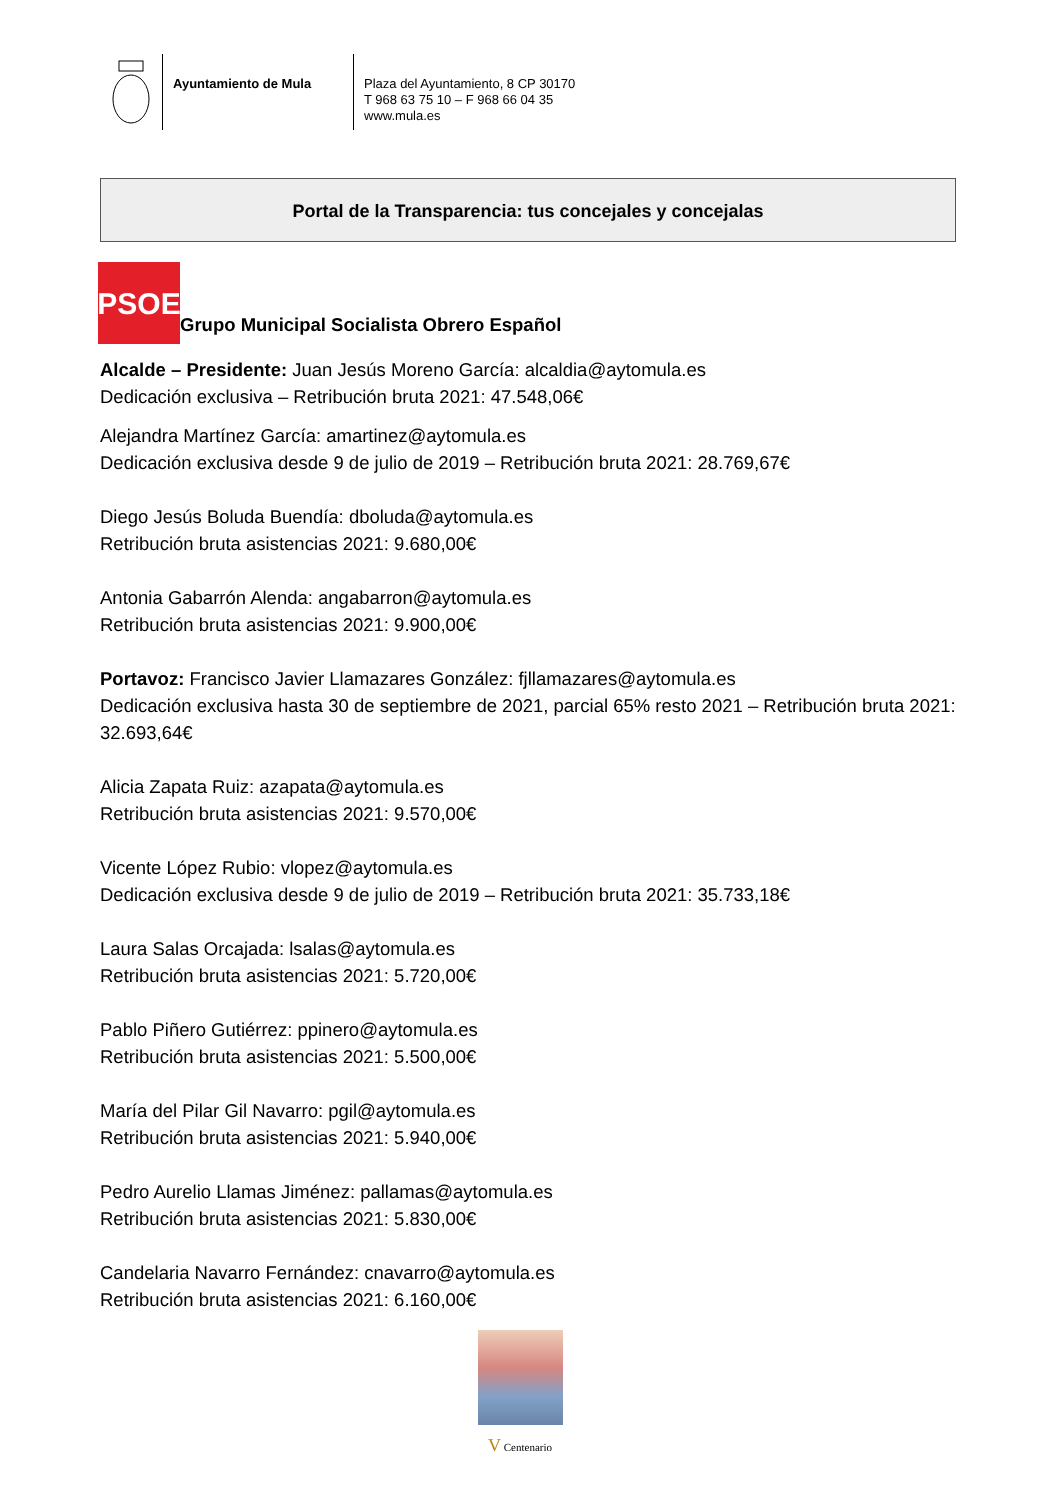Ayuntamiento de Mula
Plaza del Ayuntamiento, 8 CP 30170
T 968 63 75 10 – F 968 66 04 35
www.mula.es
Portal de la Transparencia: tus concejales y concejalas
PSOE
Grupo Municipal Socialista Obrero Español
Alcalde – Presidente: Juan Jesús Moreno García: alcaldia@aytomula.es
Dedicación exclusiva – Retribución bruta 2021: 47.548,06€
Alejandra Martínez García: amartinez@aytomula.es
Dedicación exclusiva desde 9 de julio de 2019 – Retribución bruta 2021: 28.769,67€
Diego Jesús Boluda Buendía: dboluda@aytomula.es
Retribución bruta asistencias 2021: 9.680,00€
Antonia Gabarrón Alenda: angabarron@aytomula.es
Retribución bruta asistencias 2021: 9.900,00€
Portavoz: Francisco Javier Llamazares González: fjllamazares@aytomula.es
Dedicación exclusiva hasta 30 de septiembre de 2021, parcial 65% resto 2021 – Retribución bruta 2021: 32.693,64€
Alicia Zapata Ruiz: azapata@aytomula.es
Retribución bruta asistencias 2021: 9.570,00€
Vicente López Rubio: vlopez@aytomula.es
Dedicación exclusiva desde 9 de julio de 2019 – Retribución bruta 2021: 35.733,18€
Laura Salas Orcajada: lsalas@aytomula.es
Retribución bruta asistencias 2021: 5.720,00€
Pablo Piñero Gutiérrez: ppinero@aytomula.es
Retribución bruta asistencias 2021: 5.500,00€
María del Pilar Gil Navarro: pgil@aytomula.es
Retribución bruta asistencias 2021: 5.940,00€
Pedro Aurelio Llamas Jiménez: pallamas@aytomula.es
Retribución bruta asistencias 2021: 5.830,00€
Candelaria Navarro Fernández: cnavarro@aytomula.es
Retribución bruta asistencias 2021: 6.160,00€
V Centenario